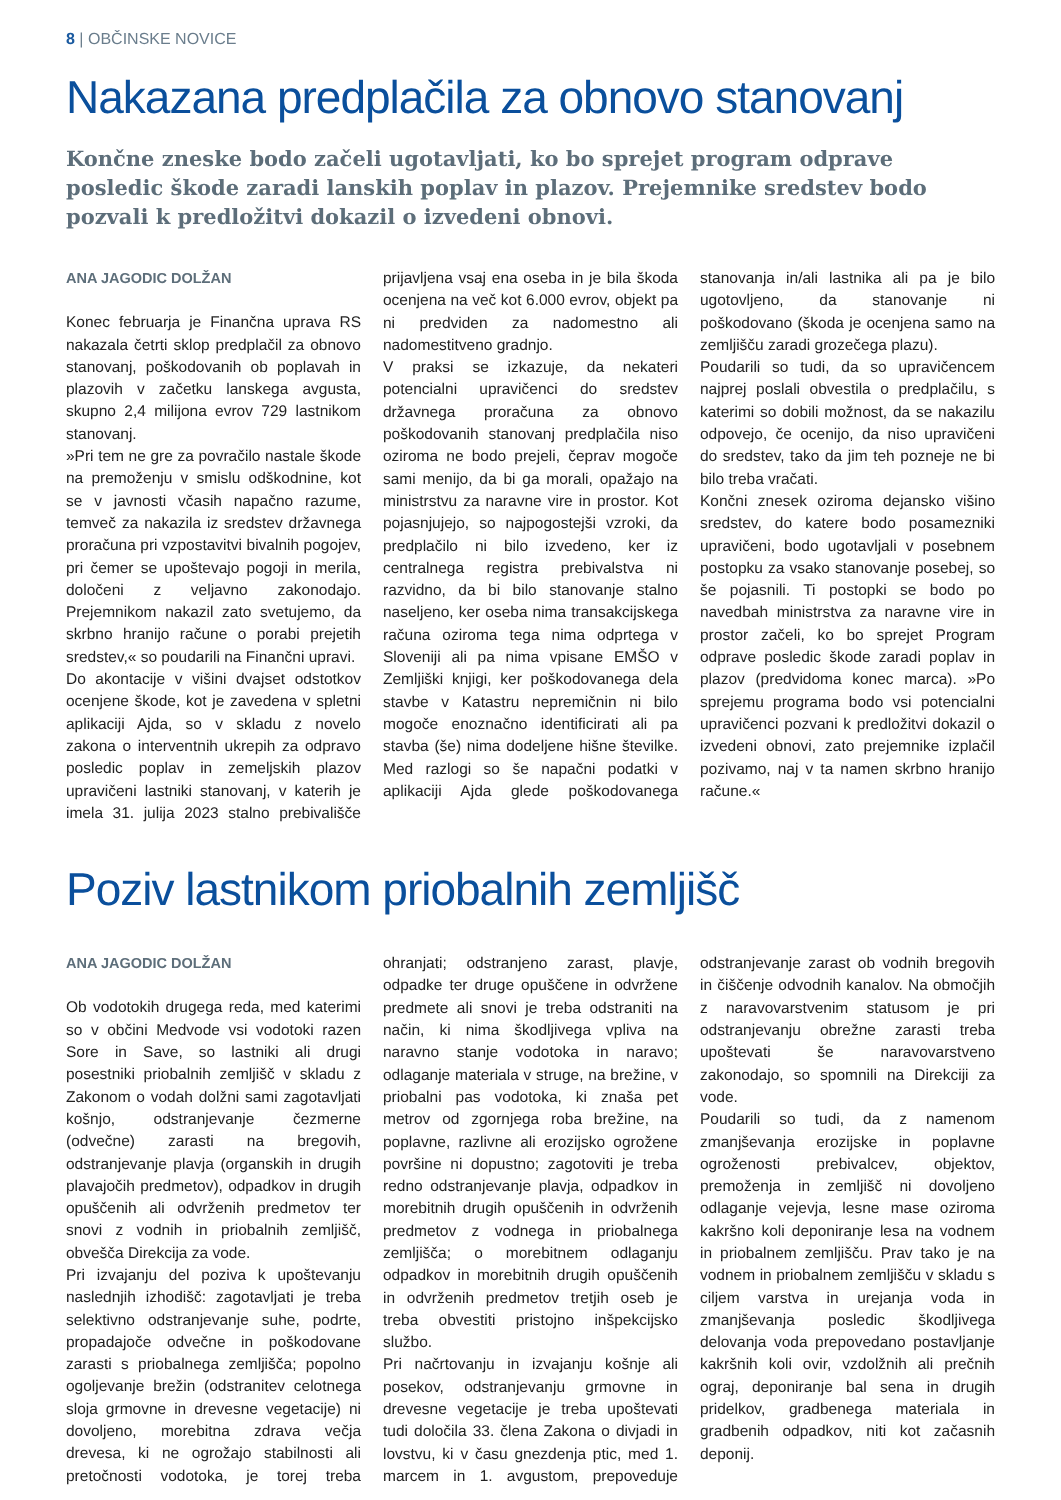8 | OBČINSKE NOVICE
Nakazana predplačila za obnovo stanovanj
Končne zneske bodo začeli ugotavljati, ko bo sprejet program odprave posledic škode zaradi lanskih poplav in plazov. Prejemnike sredstev bodo pozvali k predložitvi dokazil o izvedeni obnovi.
ANA JAGODIC DOLŽAN
Konec februarja je Finančna uprava RS nakazala četrti sklop predplačil za obnovo stanovanj, poškodovanih ob poplavah in plazovih v začetku lanskega avgusta, skupno 2,4 milijona evrov 729 lastnikom stanovanj.
»Pri tem ne gre za povračilo nastale škode na premoženju v smislu odškodnine, kot se v javnosti včasih napačno razume, temveč za nakazila iz sredstev državnega proračuna pri vzpostavitvi bivalnih pogojev, pri čemer se upoštevajo pogoji in merila, določeni z veljavno zakonodajo. Prejemnikom nakazil zato svetujemo, da skrbno hranijo račune o porabi prejetih sredstev,« so poudarili na Finančni upravi.
Do akontacije v višini dvajset odstotkov ocenjene škode, kot je zavedena v spletni aplikaciji Ajda, so v skladu z novelo zakona o interventnih ukrepih za odpravo posledic poplav in zemeljskih plazov upravičeni lastniki stanovanj, v katerih je imela 31. julija 2023 stalno prebivališče prijavljena vsaj ena oseba in je bila škoda ocenjena na več kot 6.000 evrov, objekt pa ni predviden za nadomestno ali nadomestitveno gradnjo.
V praksi se izkazuje, da nekateri potencialni upravičenci do sredstev državnega proračuna za obnovo poškodovanih stanovanj predplačila niso oziroma ne bodo prejeli, čeprav mogoče sami menijo, da bi ga morali, opažajo na ministrstvu za naravne vire in prostor. Kot pojasnjujejo, so najpogostejši vzroki, da predplačilo ni bilo izvedeno, ker iz centralnega registra prebivalstva ni razvidno, da bi bilo stanovanje stalno naseljeno, ker oseba nima transakcijskega računa oziroma tega nima odprtega v Sloveniji ali pa nima vpisane EMŠO v Zemljiški knjigi, ker poškodovanega dela stavbe v Katastru nepremičnin ni bilo mogoče enoznačno identificirati ali pa stavba (še) nima dodeljene hišne številke. Med razlogi so še napačni podatki v aplikaciji Ajda glede poškodovanega stanovanja in/ali lastnika ali pa je bilo ugotovljeno, da stanovanje ni poškodovano (škoda je ocenjena samo na zemljišču zaradi grozečega plazu).
Poudarili so tudi, da so upravičencem najprej poslali obvestila o predplačilu, s katerimi so dobili možnost, da se nakazilu odpovejo, če ocenijo, da niso upravičeni do sredstev, tako da jim teh pozneje ne bi bilo treba vračati.
Končni znesek oziroma dejansko višino sredstev, do katere bodo posamezniki upravičeni, bodo ugotavljali v posebnem postopku za vsako stanovanje posebej, so še pojasnili. Ti postopki se bodo po navedbah ministrstva za naravne vire in prostor začeli, ko bo sprejet Program odprave posledic škode zaradi poplav in plazov (predvidoma konec marca). »Po sprejemu programa bodo vsi potencialni upravičenci pozvani k predložitvi dokazil o izvedeni obnovi, zato prejemnike izplačil pozivamo, naj v ta namen skrbno hranijo račune.«
Poziv lastnikom priobalnih zemljišč
ANA JAGODIC DOLŽAN
Ob vodotokih drugega reda, med katerimi so v občini Medvode vsi vodotoki razen Sore in Save, so lastniki ali drugi posestniki priobalnih zemljišč v skladu z Zakonom o vodah dolžni sami zagotavljati košnjo, odstranjevanje čezmerne (odvečne) zarasti na bregovih, odstranjevanje plavja (organskih in drugih plavajočih predmetov), odpadkov in drugih opuščenih ali odvrženih predmetov ter snovi z vodnih in priobalnih zemljišč, obvešča Direkcija za vode.
Pri izvajanju del poziva k upoštevanju naslednjih izhodišč: zagotavljati je treba selektivno odstranjevanje suhe, podrte, propadajoče odvečne in poškodovane zarasti s priobalnega zemljišča; popolno ogoljevanje brežin (odstranitev celotnega sloja grmovne in drevesne vegetacije) ni dovoljeno, morebitna zdrava večja drevesa, ki ne ogrožajo stabilnosti ali pretočnosti vodotoka, je torej treba ohranjati; odstranjeno zarast, plavje, odpadke ter druge opuščene in odvržene predmete ali snovi je treba odstraniti na način, ki nima škodljivega vpliva na naravno stanje vodotoka in naravo; odlaganje materiala v struge, na brežine, v priobalni pas vodotoka, ki znaša pet metrov od zgornjega roba brežine, na poplavne, razlivne ali erozijsko ogrožene površine ni dopustno; zagotoviti je treba redno odstranjevanje plavja, odpadkov in morebitnih drugih opuščenih in odvrženih predmetov z vodnega in priobalnega zemljišča; o morebitnem odlaganju odpadkov in morebitnih drugih opuščenih in odvrženih predmetov tretjih oseb je treba obvestiti pristojno inšpekcijsko službo.
Pri načrtovanju in izvajanju košnje ali posekov, odstranjevanju grmovne in drevesne vegetacije je treba upoštevati tudi določila 33. člena Zakona o divjadi in lovstvu, ki v času gnezdenja ptic, med 1. marcem in 1. avgustom, prepoveduje odstranjevanje zarast ob vodnih bregovih in čiščenje odvodnih kanalov. Na območjih z naravovarstvenim statusom je pri odstranjevanju obrežne zarasti treba upoštevati še naravovarstveno zakonodajo, so spomnili na Direkciji za vode.
Poudarili so tudi, da z namenom zmanjševanja erozijske in poplavne ogroženosti prebivalcev, objektov, premoženja in zemljišč ni dovoljeno odlaganje vejevja, lesne mase oziroma kakršno koli deponiranje lesa na vodnem in priobalnem zemljišču. Prav tako je na vodnem in priobalnem zemljišču v skladu s ciljem varstva in urejanja voda in zmanjševanja posledic škodljivega delovanja voda prepovedano postavljanje kakršnih koli ovir, vzdolžnih ali prečnih ograj, deponiranje bal sena in drugih pridelkov, gradbenega materiala in gradbenih odpadkov, niti kot začasnih deponij.